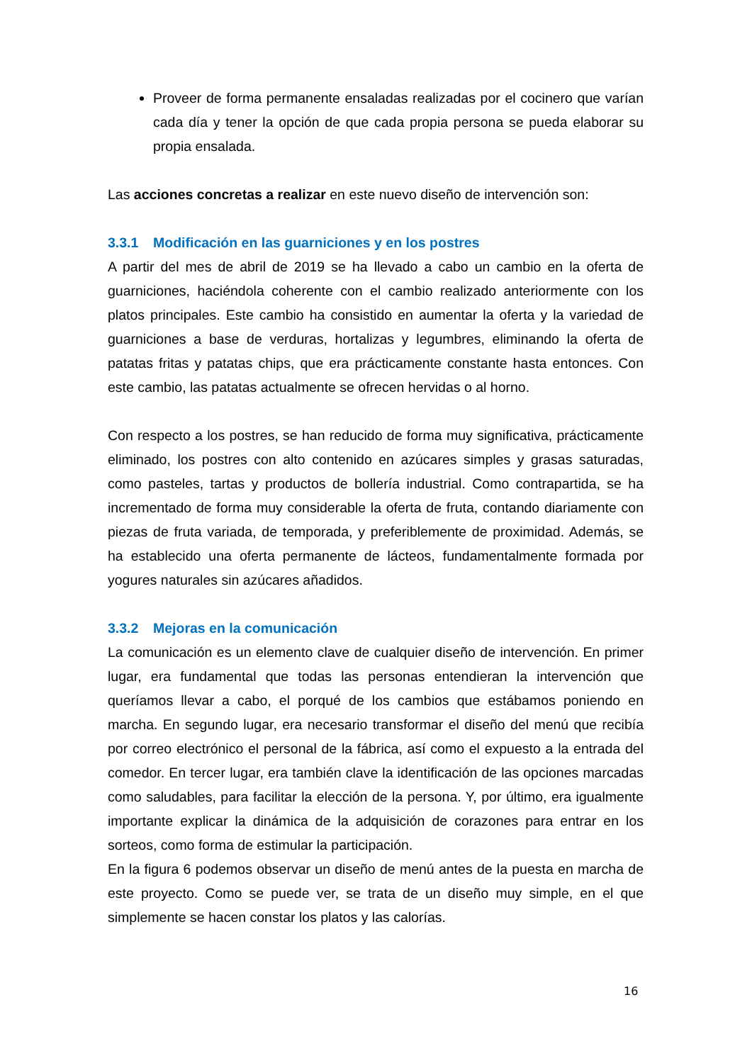Proveer de forma permanente ensaladas realizadas por el cocinero que varían cada día y tener la opción de que cada propia persona se pueda elaborar su propia ensalada.
Las acciones concretas a realizar en este nuevo diseño de intervención son:
3.3.1 Modificación en las guarniciones y en los postres
A partir del mes de abril de 2019 se ha llevado a cabo un cambio en la oferta de guarniciones, haciéndola coherente con el cambio realizado anteriormente con los platos principales. Este cambio ha consistido en aumentar la oferta y la variedad de guarniciones a base de verduras, hortalizas y legumbres, eliminando la oferta de patatas fritas y patatas chips, que era prácticamente constante hasta entonces. Con este cambio, las patatas actualmente se ofrecen hervidas o al horno.
Con respecto a los postres, se han reducido de forma muy significativa, prácticamente eliminado, los postres con alto contenido en azúcares simples y grasas saturadas, como pasteles, tartas y productos de bollería industrial. Como contrapartida, se ha incrementado de forma muy considerable la oferta de fruta, contando diariamente con piezas de fruta variada, de temporada, y preferiblemente de proximidad. Además, se ha establecido una oferta permanente de lácteos, fundamentalmente formada por yogures naturales sin azúcares añadidos.
3.3.2 Mejoras en la comunicación
La comunicación es un elemento clave de cualquier diseño de intervención. En primer lugar, era fundamental que todas las personas entendieran la intervención que queríamos llevar a cabo, el porqué de los cambios que estábamos poniendo en marcha. En segundo lugar, era necesario transformar el diseño del menú que recibía por correo electrónico el personal de la fábrica, así como el expuesto a la entrada del comedor. En tercer lugar, era también clave la identificación de las opciones marcadas como saludables, para facilitar la elección de la persona. Y, por último, era igualmente importante explicar la dinámica de la adquisición de corazones para entrar en los sorteos, como forma de estimular la participación.
En la figura 6 podemos observar un diseño de menú antes de la puesta en marcha de este proyecto. Como se puede ver, se trata de un diseño muy simple, en el que simplemente se hacen constar los platos y las calorías.
16